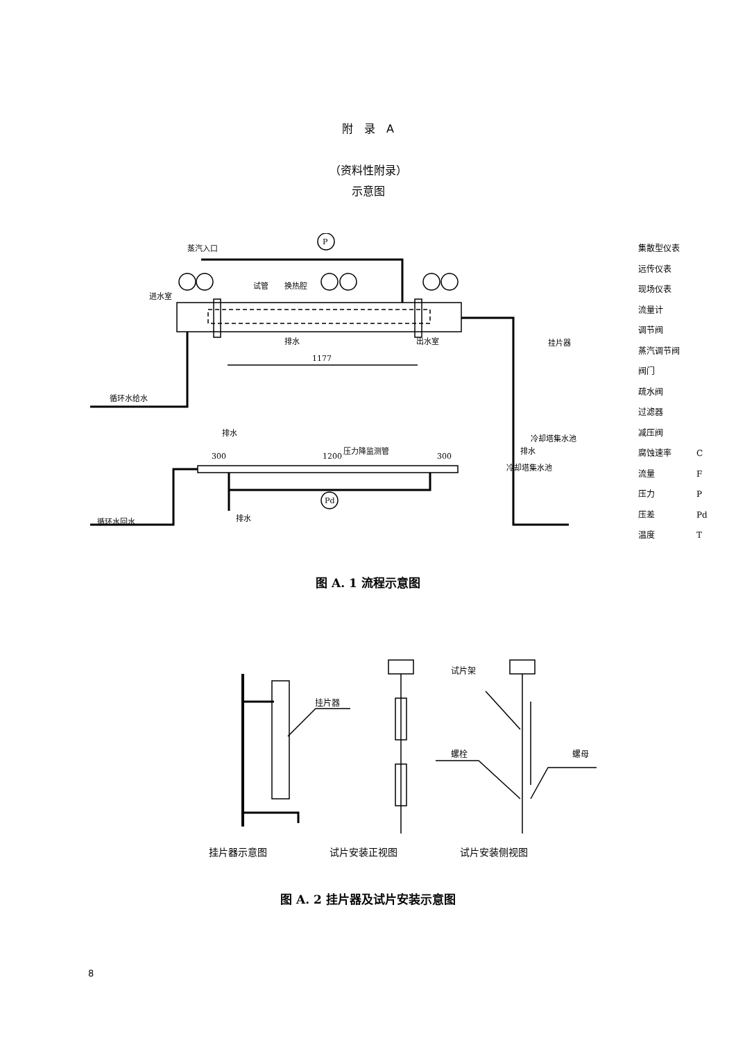附　录　A
（资料性附录）
示意图
蒸汽入口
进水室
试管
换热腔
出水室
1177
P
排水
循环水给水
排水
挂片器
冷却塔集水池
排水
300
1200
压力降监测管
300
冷却塔集水池
Pd
循环水回水
排水
集散型仪表
远传仪表
现场仪表
流量计
调节阀
蒸汽调节阀
阀门
疏水阀
过滤器
减压阀
腐蚀速率　　　C
流量　　　　　F
压力　　　　　P
压差　　　　　Pd
温度　　　　　T
图 A. 1 流程示意图
挂片器
试片架
螺栓
螺母
挂片器示意图 试片安装正视图 试片安装侧视图
图 A. 2 挂片器及试片安装示意图
8